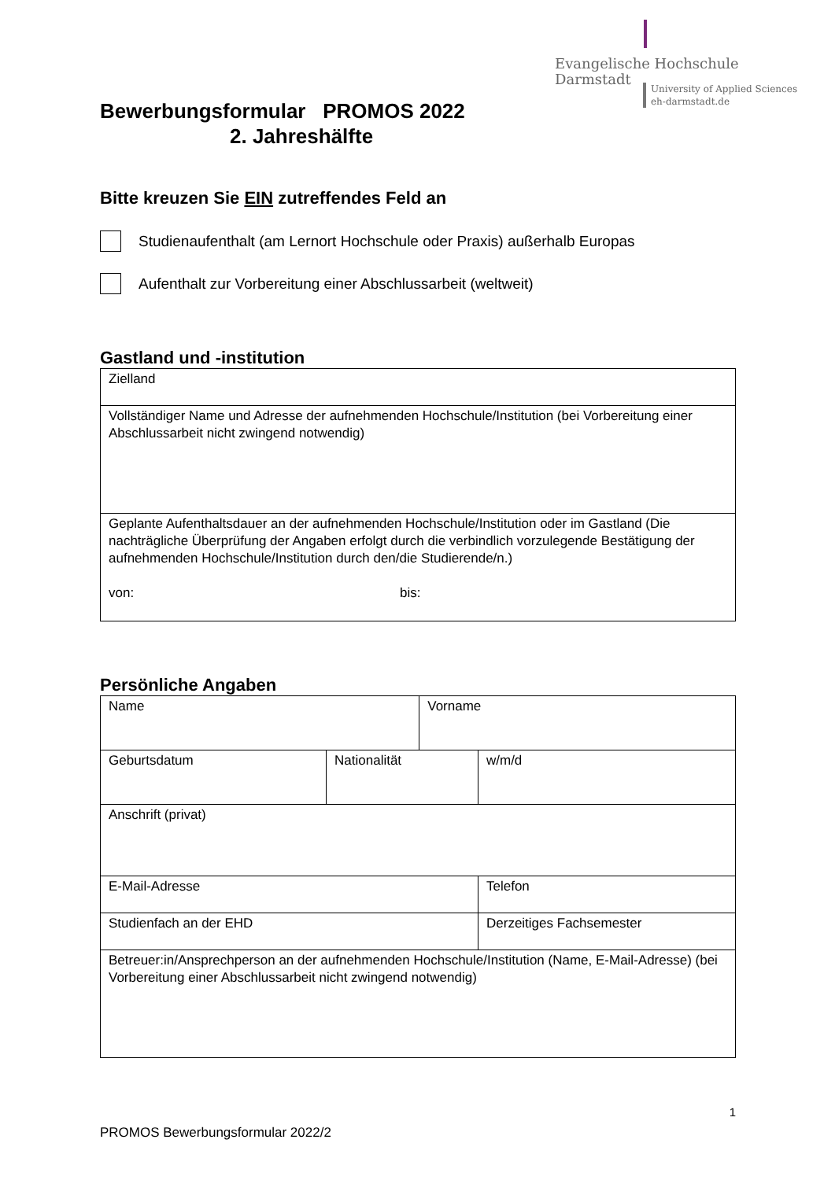Evangelische Hochschule
Darmstadt
University of Applied Sciences
eh-darmstadt.de
Bewerbungsformular PROMOS 2022
2. Jahreshälfte
Bitte kreuzen Sie EIN zutreffendes Feld an
Studienaufenthalt (am Lernort Hochschule oder Praxis) außerhalb Europas
Aufenthalt zur Vorbereitung einer Abschlussarbeit (weltweit)
Gastland und -institution
| Zielland |
| Vollständiger Name und Adresse der aufnehmenden Hochschule/Institution (bei Vorbereitung einer Abschlussarbeit nicht zwingend notwendig) |
| Geplante Aufenthaltsdauer an der aufnehmenden Hochschule/Institution oder im Gastland (Die nachträgliche Überprüfung der Angaben erfolgt durch die verbindlich vorzulegende Bestätigung der aufnehmenden Hochschule/Institution durch den/die Studierende/n.) von: bis: |
Persönliche Angaben
| Name | | Vorname | | |
| Geburtsdatum | Nationalität | | w/m/d | |
| Anschrift (privat) | | | | |
| E-Mail-Adresse | | | | Telefon |
| Studienfach an der EHD | | | | Derzeitiges Fachsemester |
| Betreuer:in/Ansprechperson an der aufnehmenden Hochschule/Institution (Name, E-Mail-Adresse) (bei Vorbereitung einer Abschlussarbeit nicht zwingend notwendig) | | | | |
1
PROMOS Bewerbungsformular 2022/2